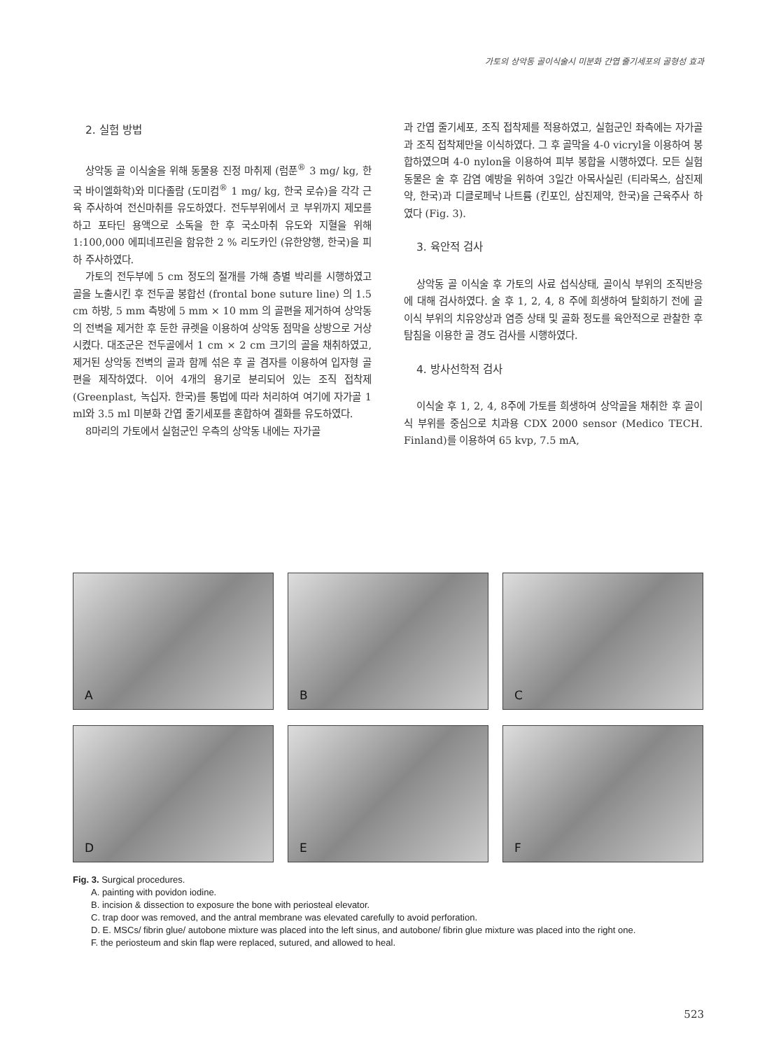가토의 상악동 골이식술시 미분화 간엽 줄기세포의 골형성 효과
2. 실험 방법
상악동 골 이식술을 위해 동물용 진정 마취제 (럼푼<sup>®</sup> 3 mg/ kg, 한국 바이엘화학)와 미다졸람 (도미컴<sup>®</sup> 1 mg/ kg, 한국 로슈)을 각각 근육 주사하여 전신마취를 유도하였다. 전두부위에서 코 부위까지 제모를 하고 포타딘 용액으로 소독을 한 후 국소마취 유도와 지혈을 위해 1:100,000 에피네프린을 함유한 2 % 리도카인 (유한양행, 한국)을 피하 주사하였다.
가토의 전두부에 5 cm 정도의 절개를 가해 층별 박리를 시행하였고 골을 노출시킨 후 전두골 봉합선 (frontal bone suture line) 의 1.5 cm 하방, 5 mm 측방에 5 mm × 10 mm 의 골편을 제거하여 상악동의 전벽을 제거한 후 둔한 큐렛을 이용하여 상악동 점막을 상방으로 거상 시켰다. 대조군은 전두골에서 1 cm × 2 cm 크기의 골을 채취하였고, 제거된 상악동 전벽의 골과 함께 섞은 후 골 겸자를 이용하여 입자형 골편을 제작하였다. 이어 4개의 용기로 분리되어 있는 조직 접착제 (Greenplast, 녹십자. 한국)를 통법에 따라 처리하여 여기에 자가골 1 ml와 3.5 ml 미분화 간엽 줄기세포를 혼합하여 겔화를 유도하였다.
8마리의 가토에서 실험군인 우측의 상악동 내에는 자가골
과 간엽 줄기세포, 조직 접착제를 적용하였고, 실험군인 좌측에는 자가골과 조직 접착제만을 이식하였다. 그 후 골막을 4-0 vicryl을 이용하여 봉합하였으며 4-0 nylon을 이용하여 피부 봉합을 시행하였다. 모든 실험동물은 술 후 감염 예방을 위하여 3일간 아목사실린 (티라목스, 삼진제약, 한국)과 디클로페낙 나트륨 (킨포인, 삼진제약, 한국)을 근육주사 하였다 (Fig. 3).
3. 육안적 검사
상악동 골 이식술 후 가토의 사료 섭식상태, 골이식 부위의 조직반응에 대해 검사하였다. 술 후 1, 2, 4, 8 주에 희생하여 탈회하기 전에 골이식 부위의 치유양상과 염증 상태 및 골화 정도를 육안적으로 관찰한 후 탐침을 이용한 골 경도 검사를 시행하였다.
4. 방사선학적 검사
이식술 후 1, 2, 4, 8주에 가토를 희생하여 상악골을 채취한 후 골이식 부위를 중심으로 치과용 CDX 2000 sensor (Medico TECH. Finland)를 이용하여 65 kvp, 7.5 mA,
A
B
C
D
E
F
Fig. 3. Surgical procedures.
A. painting with povidon iodine.
B. incision & dissection to exposure the bone with periosteal elevator.
C. trap door was removed, and the antral membrane was elevated carefully to avoid perforation.
D. E. MSCs/ fibrin glue/ autobone mixture was placed into the left sinus, and autobone/ fibrin glue mixture was placed into the right one.
F. the periosteum and skin flap were replaced, sutured, and allowed to heal.
523